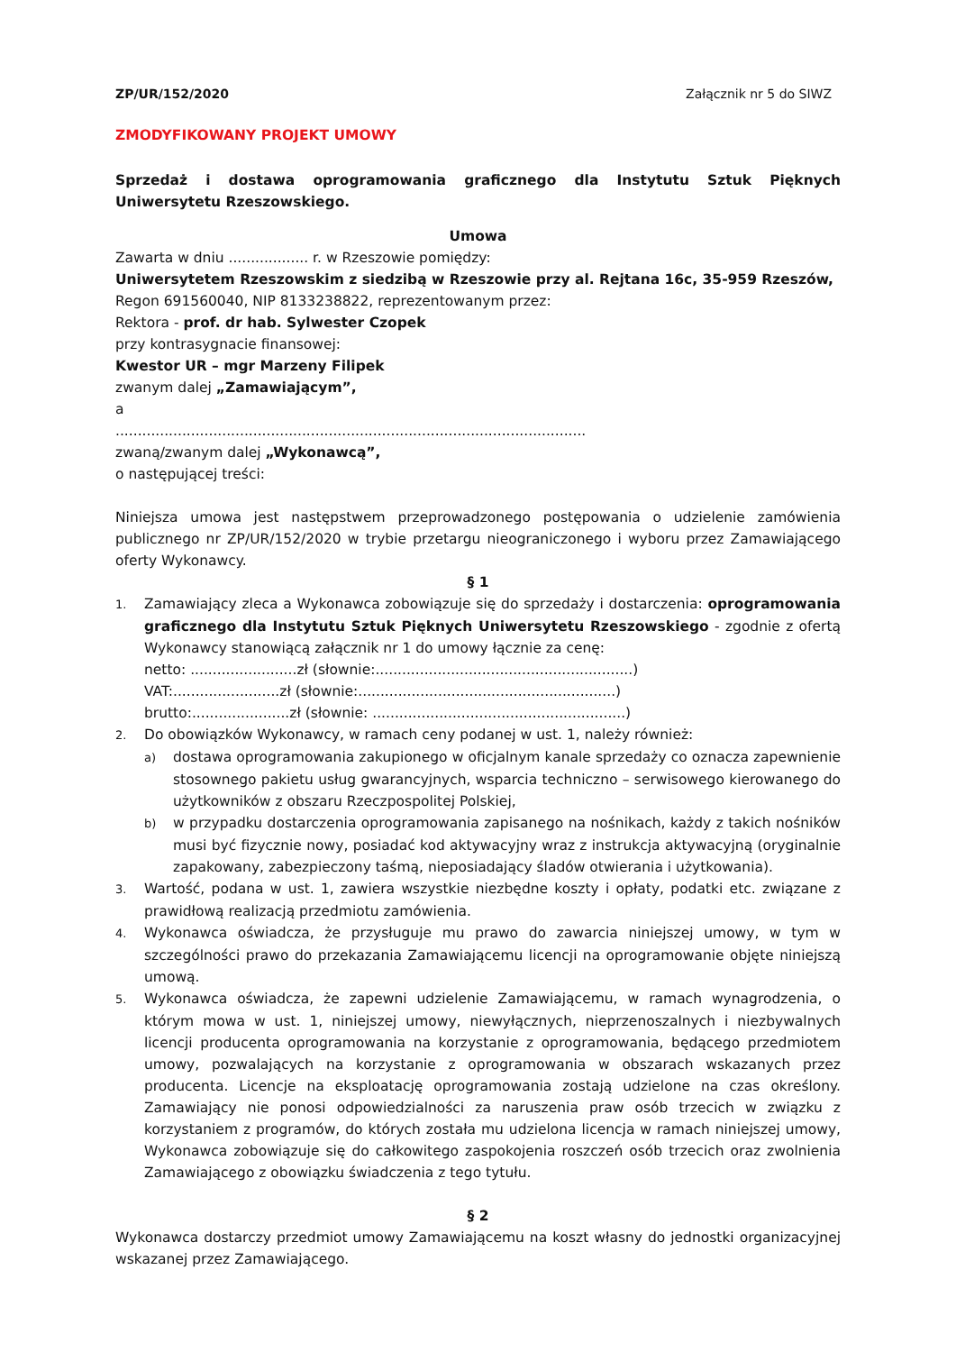ZP/UR/152/2020 Załącznik nr 5 do SIWZ
ZMODYFIKOWANY PROJEKT UMOWY
Sprzedaż i dostawa oprogramowania graficznego dla Instytutu Sztuk Pięknych Uniwersytetu Rzeszowskiego.
Umowa
Zawarta w dniu .................. r. w Rzeszowie pomiędzy:
Uniwersytetem Rzeszowskim z siedzibą w Rzeszowie przy al. Rejtana 16c, 35-959 Rzeszów,
Regon 691560040, NIP 8133238822, reprezentowanym przez:
Rektora - prof. dr hab. Sylwester Czopek
przy kontrasygnacie finansowej:
Kwestor UR – mgr Marzeny Filipek
zwanym dalej „Zamawiającym”,
a
..........................................................................................................
zwaną/zwanym dalej „Wykonawcą”,
o następującej treści:
Niniejsza umowa jest następstwem przeprowadzonego postępowania o udzielenie zamówienia publicznego nr ZP/UR/152/2020 w trybie przetargu nieograniczonego i wyboru przez Zamawiającego oferty Wykonawcy.
§ 1
1. Zamawiający zleca a Wykonawca zobowiązuje się do sprzedaży i dostarczenia: oprogramowania graficznego dla Instytutu Sztuk Pięknych Uniwersytetu Rzeszowskiego - zgodnie z ofertą Wykonawcy stanowiącą załącznik nr 1 do umowy łącznie za cenę:
netto: ........................zł (słownie:..........................................................)
VAT:........................zł (słownie:..........................................................)
brutto:......................zł (słownie: .........................................................)
2. Do obowiązków Wykonawcy, w ramach ceny podanej w ust. 1, należy również:
a) dostawa oprogramowania zakupionego w oficjalnym kanale sprzedaży co oznacza zapewnienie stosownego pakietu usług gwarancyjnych, wsparcia techniczno – serwisowego kierowanego do użytkowników z obszaru Rzeczpospolitej Polskiej,
b) w przypadku dostarczenia oprogramowania zapisanego na nośnikach, każdy z takich nośników musi być fizycznie nowy, posiadać kod aktywacyjny wraz z instrukcja aktywacyjną (oryginalnie zapakowany, zabezpieczony taśmą, nieposiadający śladów otwierania i użytkowania).
3. Wartość, podana w ust. 1, zawiera wszystkie niezbędne koszty i opłaty, podatki etc. związane z prawidłową realizacją przedmiotu zamówienia.
4. Wykonawca oświadcza, że przysługuje mu prawo do zawarcia niniejszej umowy, w tym w szczególności prawo do przekazania Zamawiającemu licencji na oprogramowanie objęte niniejszą umową.
5. Wykonawca oświadcza, że zapewni udzielenie Zamawiającemu, w ramach wynagrodzenia, o którym mowa w ust. 1, niniejszej umowy, niewyłącznych, nieprzenoszalnych i niezbywalnych licencji producenta oprogramowania na korzystanie z oprogramowania, będącego przedmiotem umowy, pozwalających na korzystanie z oprogramowania w obszarach wskazanych przez producenta. Licencje na eksploatację oprogramowania zostają udzielone na czas określony. Zamawiający nie ponosi odpowiedzialności za naruszenia praw osób trzecich w związku z korzystaniem z programów, do których została mu udzielona licencja w ramach niniejszej umowy, Wykonawca zobowiązuje się do całkowitego zaspokojenia roszczeń osób trzecich oraz zwolnienia Zamawiającego z obowiązku świadczenia z tego tytułu.
§ 2
Wykonawca dostarczy przedmiot umowy Zamawiającemu na koszt własny do jednostki organizacyjnej wskazanej przez Zamawiającego.